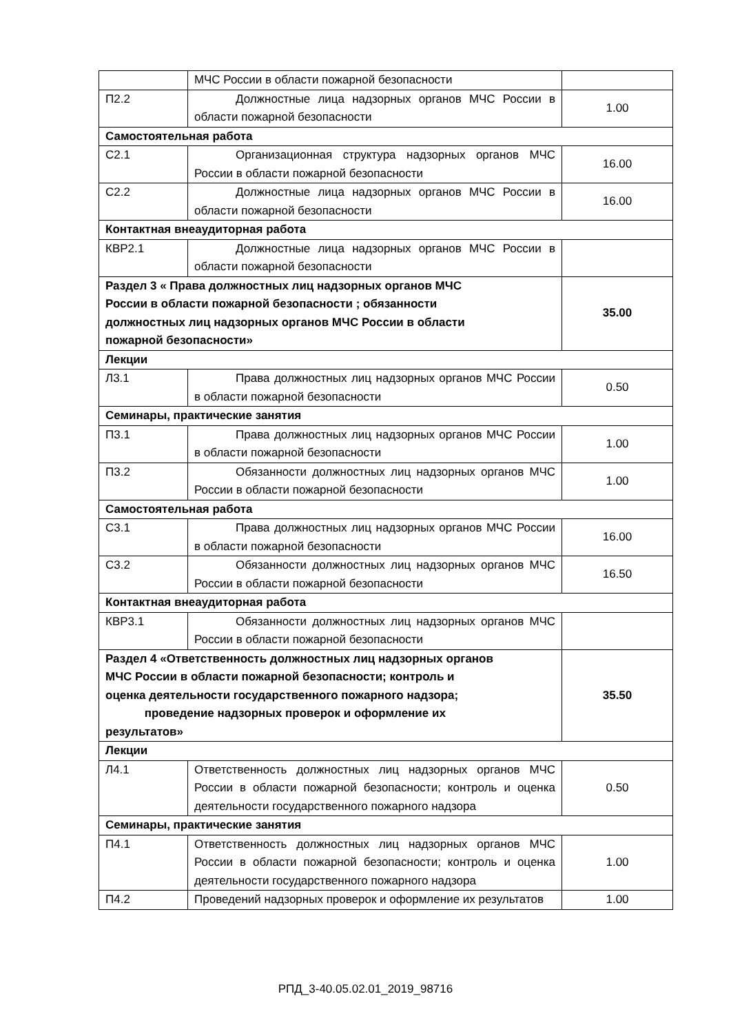| | МЧС России в области пожарной безопасности | |
| П2.2 | Должностные лица надзорных органов МЧС России в области пожарной безопасности | 1.00 |
| Самостоятельная работа | | |
| С2.1 | Организационная структура надзорных органов МЧС России в области пожарной безопасности | 16.00 |
| С2.2 | Должностные лица надзорных органов МЧС России в области пожарной безопасности | 16.00 |
| Контактная внеаудиторная работа | | |
| КВР2.1 | Должностные лица надзорных органов МЧС России в области пожарной безопасности | |
| Раздел 3 « Права должностных лиц надзорных органов МЧС России в области пожарной безопасности ; обязанности должностных лиц надзорных органов МЧС России в области пожарной безопасности» | | 35.00 |
| Лекции | | |
| Л3.1 | Права должностных лиц надзорных органов МЧС России в области пожарной безопасности | 0.50 |
| Семинары, практические занятия | | |
| П3.1 | Права должностных лиц надзорных органов МЧС России в области пожарной безопасности | 1.00 |
| П3.2 | Обязанности должностных лиц надзорных органов МЧС России в области пожарной безопасности | 1.00 |
| Самостоятельная работа | | |
| С3.1 | Права должностных лиц надзорных органов МЧС России в области пожарной безопасности | 16.00 |
| С3.2 | Обязанности должностных лиц надзорных органов МЧС России в области пожарной безопасности | 16.50 |
| Контактная внеаудиторная работа | | |
| КВР3.1 | Обязанности должностных лиц надзорных органов МЧС России в области пожарной безопасности | |
| Раздел 4 «Ответственность должностных лиц надзорных органов МЧС России в области пожарной безопасности; контроль и оценка деятельности государственного пожарного надзора; проведение надзорных проверок и оформление их результатов» | | 35.50 |
| Лекции | | |
| Л4.1 | Ответственность должностных лиц надзорных органов МЧС России в области пожарной безопасности; контроль и оценка деятельности государственного пожарного надзора | 0.50 |
| Семинары, практические занятия | | |
| П4.1 | Ответственность должностных лиц надзорных органов МЧС России в области пожарной безопасности; контроль и оценка деятельности государственного пожарного надзора | 1.00 |
| П4.2 | Проведений надзорных проверок и оформление их результатов | 1.00 |
РПД_3-40.05.02.01_2019_98716